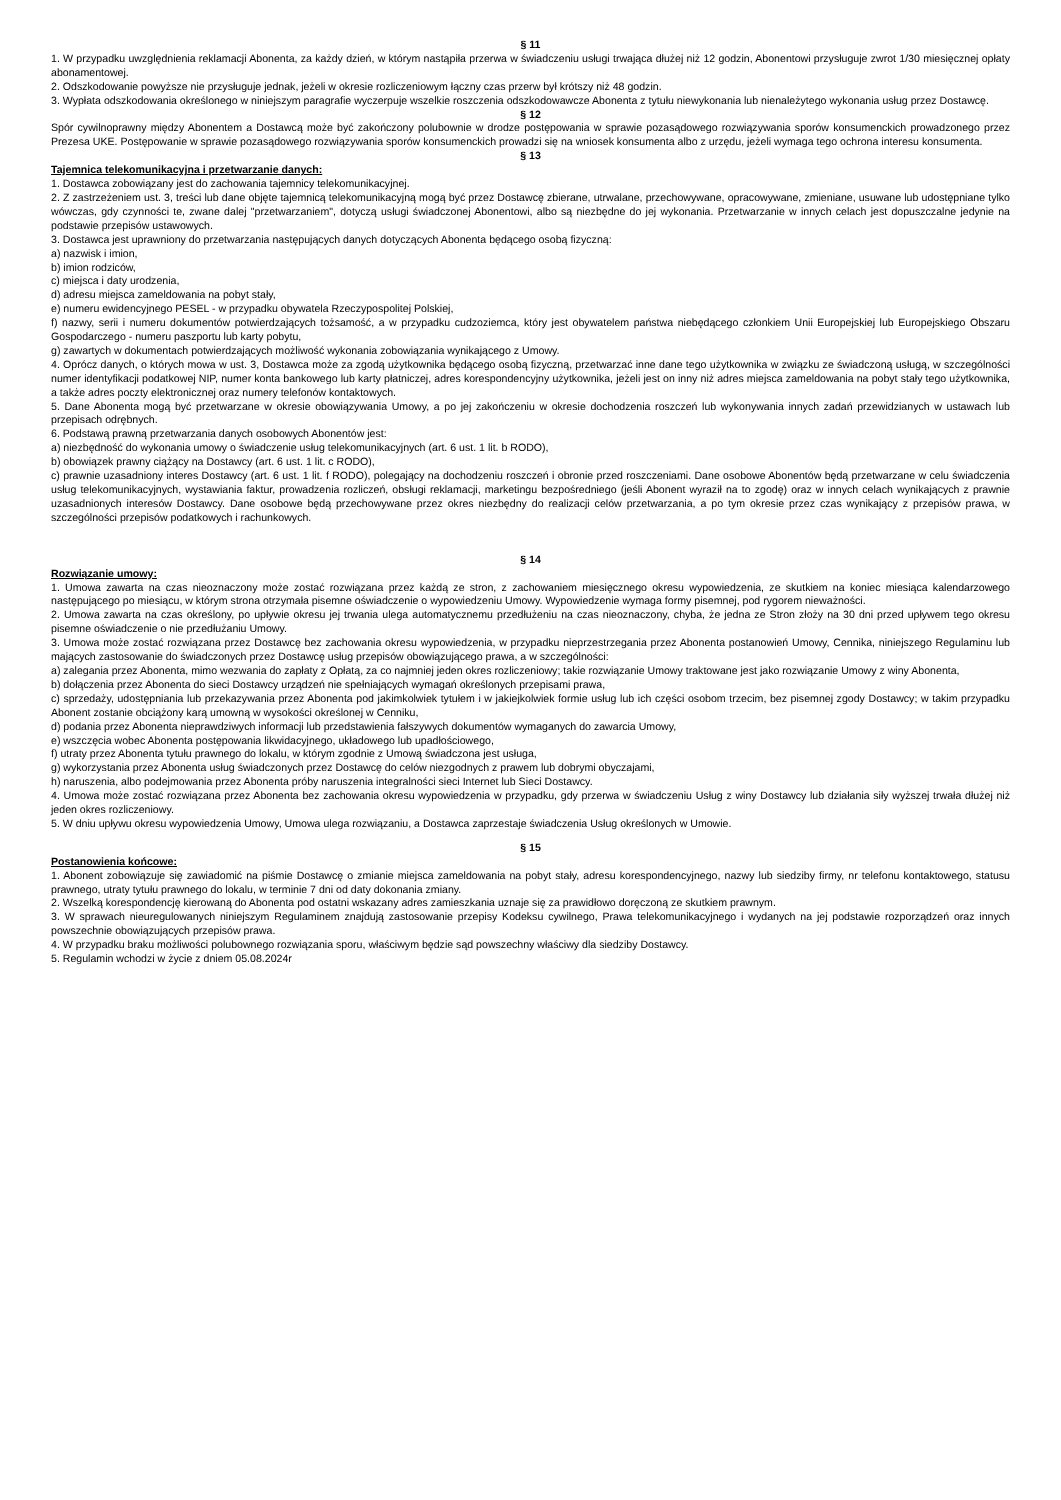§ 11
1. W przypadku uwzględnienia reklamacji Abonenta, za każdy dzień, w którym nastąpiła przerwa w świadczeniu usługi trwająca dłużej niż 12 godzin, Abonentowi przysługuje zwrot 1/30 miesięcznej opłaty abonamentowej.
2. Odszkodowanie powyższe nie przysługuje jednak, jeżeli w okresie rozliczeniowym łączny czas przerw był krótszy niż 48 godzin.
3. Wypłata odszkodowania określonego w niniejszym paragrafie wyczerpuje wszelkie roszczenia odszkodowawcze Abonenta z tytułu niewykonania lub nienależytego wykonania usług przez Dostawcę.
§ 12
Spór cywilnoprawny między Abonentem a Dostawcą może być zakończony polubownie w drodze postępowania w sprawie pozasądowego rozwiązywania sporów konsumenckich prowadzonego przez Prezesa UKE. Postępowanie w sprawie pozasądowego rozwiązywania sporów konsumenckich prowadzi się na wniosek konsumenta albo z urzędu, jeżeli wymaga tego ochrona interesu konsumenta.
§ 13
Tajemnica telekomunikacyjna i przetwarzanie danych:
1. Dostawca zobowiązany jest do zachowania tajemnicy telekomunikacyjnej.
2. Z zastrzeżeniem ust. 3, treści lub dane objęte tajemnicą telekomunikacyjną mogą być przez Dostawcę zbierane, utrwalane, przechowywane, opracowywane, zmieniane, usuwane lub udostępniane tylko wówczas, gdy czynności te, zwane dalej "przetwarzaniem", dotyczą usługi świadczonej Abonentowi, albo są niezbędne do jej wykonania. Przetwarzanie w innych celach jest dopuszczalne jedynie na podstawie przepisów ustawowych.
3. Dostawca jest uprawniony do przetwarzania następujących danych dotyczących Abonenta będącego osobą fizyczną:
a) nazwisk i imion,
b) imion rodziców,
c) miejsca i daty urodzenia,
d) adresu miejsca zameldowania na pobyt stały,
e) numeru ewidencyjnego PESEL - w przypadku obywatela Rzeczypospolitej Polskiej,
f) nazwy, serii i numeru dokumentów potwierdzających tożsamość, a w przypadku cudzoziemca, który jest obywatelem państwa niebędącego członkiem Unii Europejskiej lub Europejskiego Obszaru Gospodarczego - numeru paszportu lub karty pobytu,
g) zawartych w dokumentach potwierdzających możliwość wykonania zobowiązania wynikającego z Umowy.
4. Oprócz danych, o których mowa w ust. 3, Dostawca może za zgodą użytkownika będącego osobą fizyczną, przetwarzać inne dane tego użytkownika w związku ze świadczoną usługą, w szczególności numer identyfikacji podatkowej NIP, numer konta bankowego lub karty płatniczej, adres korespondencyjny użytkownika, jeżeli jest on inny niż adres miejsca zameldowania na pobyt stały tego użytkownika, a także adres poczty elektronicznej oraz numery telefonów kontaktowych.
5. Dane Abonenta mogą być przetwarzane w okresie obowiązywania Umowy, a po jej zakończeniu w okresie dochodzenia roszczeń lub wykonywania innych zadań przewidzianych w ustawach lub przepisach odrębnych.
6. Podstawą prawną przetwarzania danych osobowych Abonentów jest:
a) niezbędność do wykonania umowy o świadczenie usług telekomunikacyjnych (art. 6 ust. 1 lit. b RODO),
b) obowiązek prawny ciążący na Dostawcy (art. 6 ust. 1 lit. c RODO),
c) prawnie uzasadniony interes Dostawcy (art. 6 ust. 1 lit. f RODO), polegający na dochodzeniu roszczeń i obronie przed roszczeniami. Dane osobowe Abonentów będą przetwarzane w celu świadczenia usług telekomunikacyjnych, wystawiania faktur, prowadzenia rozliczeń, obsługi reklamacji, marketingu bezpośredniego (jeśli Abonent wyraził na to zgodę) oraz w innych celach wynikających z prawnie uzasadnionych interesów Dostawcy. Dane osobowe będą przechowywane przez okres niezbędny do realizacji celów przetwarzania, a po tym okresie przez czas wynikający z przepisów prawa, w szczególności przepisów podatkowych i rachunkowych.
§ 14
Rozwiązanie umowy:
1. Umowa zawarta na czas nieoznaczony może zostać rozwiązana przez każdą ze stron, z zachowaniem miesięcznego okresu wypowiedzenia, ze skutkiem na koniec miesiąca kalendarzowego następującego po miesiącu, w którym strona otrzymała pisemne oświadczenie o wypowiedzeniu Umowy. Wypowiedzenie wymaga formy pisemnej, pod rygorem nieważności.
2. Umowa zawarta na czas określony, po upływie okresu jej trwania ulega automatycznemu przedłużeniu na czas nieoznaczony, chyba, że jedna ze Stron złoży na 30 dni przed upływem tego okresu pisemne oświadczenie o nie przedłużaniu Umowy.
3. Umowa może zostać rozwiązana przez Dostawcę bez zachowania okresu wypowiedzenia, w przypadku nieprzestrzegania przez Abonenta postanowień Umowy, Cennika, niniejszego Regulaminu lub mających zastosowanie do świadczonych przez Dostawcę usług przepisów obowiązującego prawa, a w szczególności:
a) zalegania przez Abonenta, mimo wezwania do zapłaty z Opłatą, za co najmniej jeden okres rozliczeniowy; takie rozwiązanie Umowy traktowane jest jako rozwiązanie Umowy z winy Abonenta,
b) dołączenia przez Abonenta do sieci Dostawcy urządzeń nie spełniających wymagań określonych przepisami prawa,
c) sprzedaży, udostępniania lub przekazywania przez Abonenta pod jakimkolwiek tytułem i w jakiejkolwiek formie usług lub ich części osobom trzecim, bez pisemnej zgody Dostawcy; w takim przypadku Abonent zostanie obciążony karą umowną w wysokości określonej w Cenniku,
d) podania przez Abonenta nieprawdziwych informacji lub przedstawienia fałszywych dokumentów wymaganych do zawarcia Umowy,
e) wszczęcia wobec Abonenta postępowania likwidacyjnego, układowego lub upadłościowego,
f) utraty przez Abonenta tytułu prawnego do lokalu, w którym zgodnie z Umową świadczona jest usługa,
g) wykorzystania przez Abonenta usług świadczonych przez Dostawcę do celów niezgodnych z prawem lub dobrymi obyczajami,
h) naruszenia, albo podejmowania przez Abonenta próby naruszenia integralności sieci Internet lub Sieci Dostawcy.
4. Umowa może zostać rozwiązana przez Abonenta bez zachowania okresu wypowiedzenia w przypadku, gdy przerwa w świadczeniu Usług z winy Dostawcy lub działania siły wyższej trwała dłużej niż jeden okres rozliczeniowy.
5. W dniu upływu okresu wypowiedzenia Umowy, Umowa ulega rozwiązaniu, a Dostawca zaprzestaje świadczenia Usług określonych w Umowie.
§ 15
Postanowienia końcowe:
1. Abonent zobowiązuje się zawiadomić na piśmie Dostawcę o zmianie miejsca zameldowania na pobyt stały, adresu korespondencyjnego, nazwy lub siedziby firmy, nr telefonu kontaktowego, statusu prawnego, utraty tytułu prawnego do lokalu, w terminie 7 dni od daty dokonania zmiany.
2. Wszelką korespondencję kierowaną do Abonenta pod ostatni wskazany adres zamieszkania uznaje się za prawidłowo doręczoną ze skutkiem prawnym.
3. W sprawach nieuregulowanych niniejszym Regulaminem znajdują zastosowanie przepisy Kodeksu cywilnego, Prawa telekomunikacyjnego i wydanych na jej podstawie rozporządzeń oraz innych powszechnie obowiązujących przepisów prawa.
4. W przypadku braku możliwości polubownego rozwiązania sporu, właściwym będzie sąd powszechny właściwy dla siedziby Dostawcy.
5. Regulamin wchodzi w życie z dniem 05.08.2024r